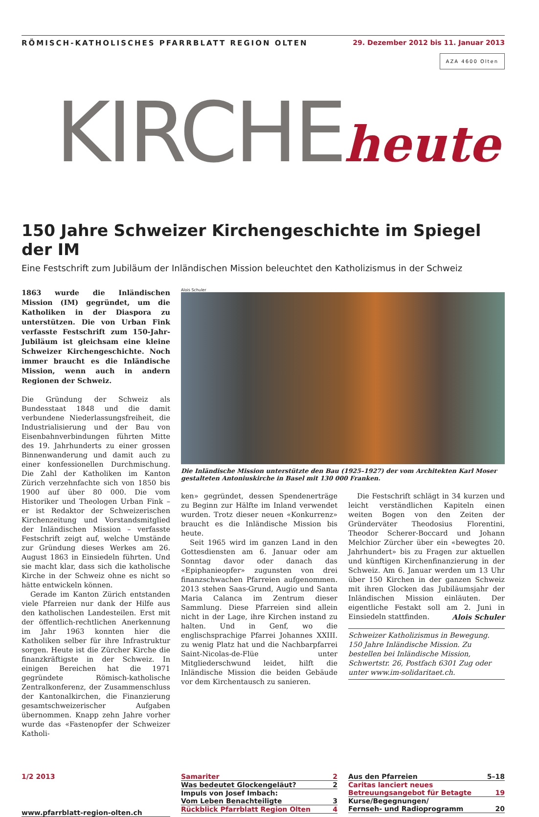RÖMISCH-KATHOLISCHES PFARRBLATT REGION OLTEN 29. Dezember 2012 bis 11. Januar 2013
AZA 4600 Olten
KIRCHE heute
150 Jahre Schweizer Kirchengeschichte im Spiegel der IM
Eine Festschrift zum Jubiläum der Inländischen Mission beleuchtet den Katholizismus in der Schweiz
1863 wurde die Inländischen Mission (IM) gegründet, um die Katholiken in der Diaspora zu unterstützen. Die von Urban Fink verfasste Festschrift zum 150-Jahr-Jubiläum ist gleichsam eine kleine Schweizer Kirchengeschichte. Noch immer braucht es die Inländische Mission, wenn auch in andern Regionen der Schweiz.
Die Gründung der Schweiz als Bundesstaat 1848 und die damit verbundene Niederlassungsfreiheit, die Industrialisierung und der Bau von Eisenbahnverbindungen führten Mitte des 19. Jahrhunderts zu einer grossen Binnenwanderung und damit auch zu einer konfessionellen Durchmischung. Die Zahl der Katholiken im Kanton Zürich verzehnfachte sich von 1850 bis 1900 auf über 80 000. Die vom Historiker und Theologen Urban Fink – er ist Redaktor der Schweizerischen Kirchenzeitung und Vorstandsmitglied der Inländischen Mission – verfasste Festschrift zeigt auf, welche Umstände zur Gründung dieses Werkes am 26. August 1863 in Einsiedeln führten. Und sie macht klar, dass sich die katholische Kirche in der Schweiz ohne es nicht so hätte entwickeln können.
Gerade im Kanton Zürich entstanden viele Pfarreien nur dank der Hilfe aus den katholischen Landesteilen. Erst mit der öffentlich-rechtlichen Anerkennung im Jahr 1963 konnten hier die Katholiken selber für ihre Infrastruktur sorgen. Heute ist die Zürcher Kirche die finanzkräftigste in der Schweiz. In einigen Bereichen hat die 1971 gegründete Römisch-katholische Zentralkonferenz, der Zusammenschluss der Kantonalkirchen, die Finanzierung gesamtschweizerischer Aufgaben übernommen. Knapp zehn Jahre vorher wurde das «Fastenopfer der Schweizer Katholi-
Alois Schuler
Die Inländische Mission unterstützte den Bau (1925–1927) der vom Architekten Karl Moser gestalteten Antoniuskirche in Basel mit 130 000 Franken.
ken» gegründet, dessen Spendenerträge zu Beginn zur Hälfte im Inland verwendet wurden. Trotz dieser neuen «Konkurrenz» braucht es die Inländische Mission bis heute.
Seit 1965 wird im ganzen Land in den Gottesdiensten am 6. Januar oder am Sonntag davor oder danach das «Epiphanieopfer» zugunsten von drei finanzschwachen Pfarreien aufgenommen. 2013 stehen Saas-Grund, Augio und Santa Maria Calanca im Zentrum dieser Sammlung. Diese Pfarreien sind allein nicht in der Lage, ihre Kirchen instand zu halten. Und in Genf, wo die englischsprachige Pfarrei Johannes XXIII. zu wenig Platz hat und die Nachbarpfarrei Saint-Nicolas-de-Flüe unter Mitgliederschwund leidet, hilft die Inländische Mission die beiden Gebäude vor dem Kirchentausch zu sanieren.
Die Festschrift schlägt in 34 kurzen und leicht verständlichen Kapiteln einen weiten Bogen von den Zeiten der Gründerväter Theodosius Florentini, Theodor Scherer-Boccard und Johann Melchior Zürcher über ein «bewegtes 20. Jahrhundert» bis zu Fragen zur aktuellen und künftigen Kirchenfinanzierung in der Schweiz. Am 6. Januar werden um 13 Uhr über 150 Kirchen in der ganzen Schweiz mit ihren Glocken das Jubiläumsjahr der Inländischen Mission einläuten. Der eigentliche Festakt soll am 2. Juni in Einsiedeln stattfinden. Alois Schuler
Schweizer Katholizismus in Bewegung. 150 Jahre Inländische Mission. Zu bestellen bei Inländische Mission, Schwertstr. 26, Postfach 6301 Zug oder unter www.im-solidaritaet.ch.
1/2 2013
www.pfarrblatt-region-olten.ch
Samariter 2
Was bedeutet Glockengeläut? 2
Impuls von Josef Imbach:
Vom Leben Benachteiligte 3
Rückblick Pfarrblatt Region Olten 4
Aus den Pfarreien 5–18
Caritas lanciert neues
Betreuungsangebot für Betagte 19
Kurse/Begegnungen/
Fernseh- und Radioprogramm 20